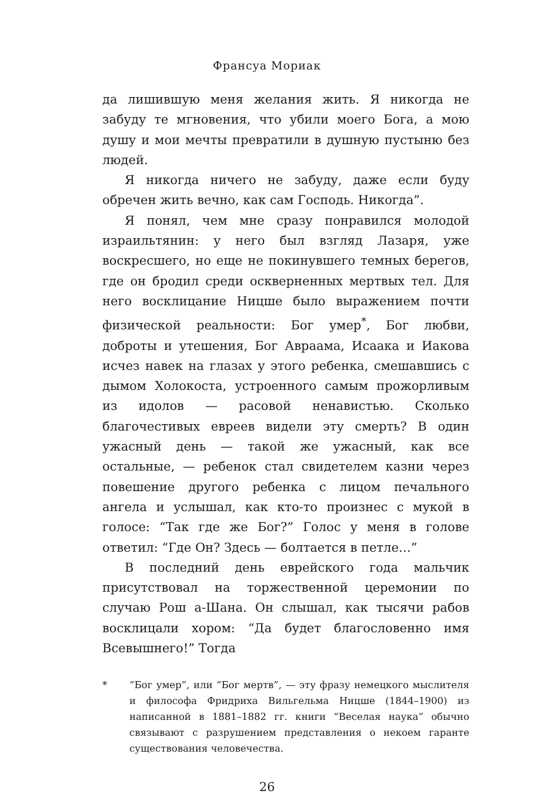Франсуа Мориак
да лишившую меня желания жить. Я никогда не забуду те мгновения, что убили моего Бога, а мою душу и мои мечты превратили в душную пустыню без людей.
Я никогда ничего не забуду, даже если буду обречен жить вечно, как сам Господь. Никогда”.
Я понял, чем мне сразу понравился молодой израильтянин: у него был взгляд Лазаря, уже воскресшего, но еще не покинувшего темных берегов, где он бродил среди оскверненных мертвых тел. Для него восклицание Ницше было выражением почти физической реальности: Бог умер<sup>*</sup>, Бог любви, доброты и утешения, Бог Авраама, Исаака и Иакова исчез навек на глазах у этого ребенка, смешавшись с дымом Холокоста, устроенного самым прожорливым из идолов — расовой ненавистью. Сколько благочестивых евреев видели эту смерть? В один ужасный день — такой же ужасный, как все остальные, — ребенок стал свидетелем казни через повешение другого ребенка с лицом печального ангела и услышал, как кто-то произнес с мукой в голосе: “Так где же Бог?” Голос у меня в голове ответил: “Где Он? Здесь — болтается в петле…”
В последний день еврейского года мальчик присутствовал на торжественной церемонии по случаю Рош а-Шана. Он слышал, как тысячи рабов восклицали хором: “Да будет благословенно имя Всевышнего!” Тогда
* “Бог умер”, или “Бог мертв”, — эту фразу немецкого мыслителя и философа Фридриха Вильгельма Ницше (1844–1900) из написанной в 1881–1882 гг. книги “Веселая наука” обычно связывают с разрушением представления о некоем гаранте существования человечества.
26